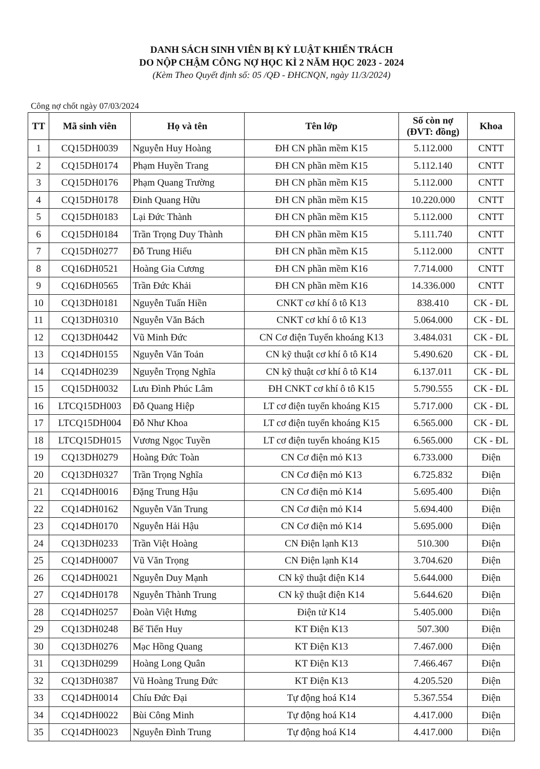DANH SÁCH SINH VIÊN BỊ KỶ LUẬT KHIỂN TRÁCH
DO NỘP CHẬM CÔNG NỢ HỌC KÌ 2 NĂM HỌC 2023 - 2024
(Kèm Theo Quyết định số: 05 /QĐ - ĐHCNQN, ngày 11/3/2024)
Công nợ chốt ngày 07/03/2024
| TT | Mã sinh viên | Họ và tên | Tên lớp | Số còn nợ (ĐVT: đồng) | Khoa |
| --- | --- | --- | --- | --- | --- |
| 1 | CQ15DH0039 | Nguyễn Huy Hoàng | ĐH CN phần mềm K15 | 5.112.000 | CNTT |
| 2 | CQ15DH0174 | Phạm Huyền Trang | ĐH CN phần mềm K15 | 5.112.140 | CNTT |
| 3 | CQ15DH0176 | Phạm Quang Trường | ĐH CN phần mềm K15 | 5.112.000 | CNTT |
| 4 | CQ15DH0178 | Đinh Quang Hữu | ĐH CN phần mềm K15 | 10.220.000 | CNTT |
| 5 | CQ15DH0183 | Lại Đức Thành | ĐH CN phần mềm K15 | 5.112.000 | CNTT |
| 6 | CQ15DH0184 | Trần Trọng Duy Thành | ĐH CN phần mềm K15 | 5.111.740 | CNTT |
| 7 | CQ15DH0277 | Đỗ Trung Hiếu | ĐH CN phần mềm K15 | 5.112.000 | CNTT |
| 8 | CQ16DH0521 | Hoàng Gia Cương | ĐH CN phần mềm K16 | 7.714.000 | CNTT |
| 9 | CQ16DH0565 | Trần Đức Khải | ĐH CN phần mềm K16 | 14.336.000 | CNTT |
| 10 | CQ13DH0181 | Nguyễn Tuấn Hiền | CNKT cơ khí ô tô K13 | 838.410 | CK - ĐL |
| 11 | CQ13DH0310 | Nguyễn Văn Bách | CNKT cơ khí ô tô K13 | 5.064.000 | CK - ĐL |
| 12 | CQ13DH0442 | Vũ Minh Đức | CN Cơ điện Tuyển khoáng K13 | 3.484.031 | CK - ĐL |
| 13 | CQ14DH0155 | Nguyễn Văn Toản | CN kỹ thuật cơ khí ô tô K14 | 5.490.620 | CK - ĐL |
| 14 | CQ14DH0239 | Nguyễn Trọng Nghĩa | CN kỹ thuật cơ khí ô tô K14 | 6.137.011 | CK - ĐL |
| 15 | CQ15DH0032 | Lưu Đình Phúc Lâm | ĐH CNKT cơ khí ô tô K15 | 5.790.555 | CK - ĐL |
| 16 | LTCQ15DH003 | Đỗ Quang Hiệp | LT cơ điện tuyển khoáng K15 | 5.717.000 | CK - ĐL |
| 17 | LTCQ15DH004 | Đỗ Như Khoa | LT cơ điện tuyển khoáng K15 | 6.565.000 | CK - ĐL |
| 18 | LTCQ15DH015 | Vương Ngọc Tuyền | LT cơ điện tuyển khoáng K15 | 6.565.000 | CK - ĐL |
| 19 | CQ13DH0279 | Hoàng Đức Toàn | CN Cơ điện mỏ K13 | 6.733.000 | Điện |
| 20 | CQ13DH0327 | Trần Trọng Nghĩa | CN Cơ điện mỏ K13 | 6.725.832 | Điện |
| 21 | CQ14DH0016 | Đặng Trung Hậu | CN Cơ điện mỏ K14 | 5.695.400 | Điện |
| 22 | CQ14DH0162 | Nguyễn Văn Trung | CN Cơ điện mỏ K14 | 5.694.400 | Điện |
| 23 | CQ14DH0170 | Nguyễn Hải Hậu | CN Cơ điện mỏ K14 | 5.695.000 | Điện |
| 24 | CQ13DH0233 | Trần Việt Hoàng | CN Điện lạnh K13 | 510.300 | Điện |
| 25 | CQ14DH0007 | Vũ Văn Trọng | CN Điện lạnh K14 | 3.704.620 | Điện |
| 26 | CQ14DH0021 | Nguyễn Duy Mạnh | CN kỹ thuật điện K14 | 5.644.000 | Điện |
| 27 | CQ14DH0178 | Nguyễn Thành Trung | CN kỹ thuật điện K14 | 5.644.620 | Điện |
| 28 | CQ14DH0257 | Đoàn Việt Hưng | Điện tử K14 | 5.405.000 | Điện |
| 29 | CQ13DH0248 | Bế Tiến Huy | KT Điện K13 | 507.300 | Điện |
| 30 | CQ13DH0276 | Mạc Hồng Quang | KT Điện K13 | 7.467.000 | Điện |
| 31 | CQ13DH0299 | Hoàng Long Quân | KT Điện K13 | 7.466.467 | Điện |
| 32 | CQ13DH0387 | Vũ Hoàng Trung Đức | KT Điện K13 | 4.205.520 | Điện |
| 33 | CQ14DH0014 | Chíu Đức Đại | Tự động hoá K14 | 5.367.554 | Điện |
| 34 | CQ14DH0022 | Bùi Công Minh | Tự động hoá K14 | 4.417.000 | Điện |
| 35 | CQ14DH0023 | Nguyễn Đình Trung | Tự động hoá K14 | 4.417.000 | Điện |